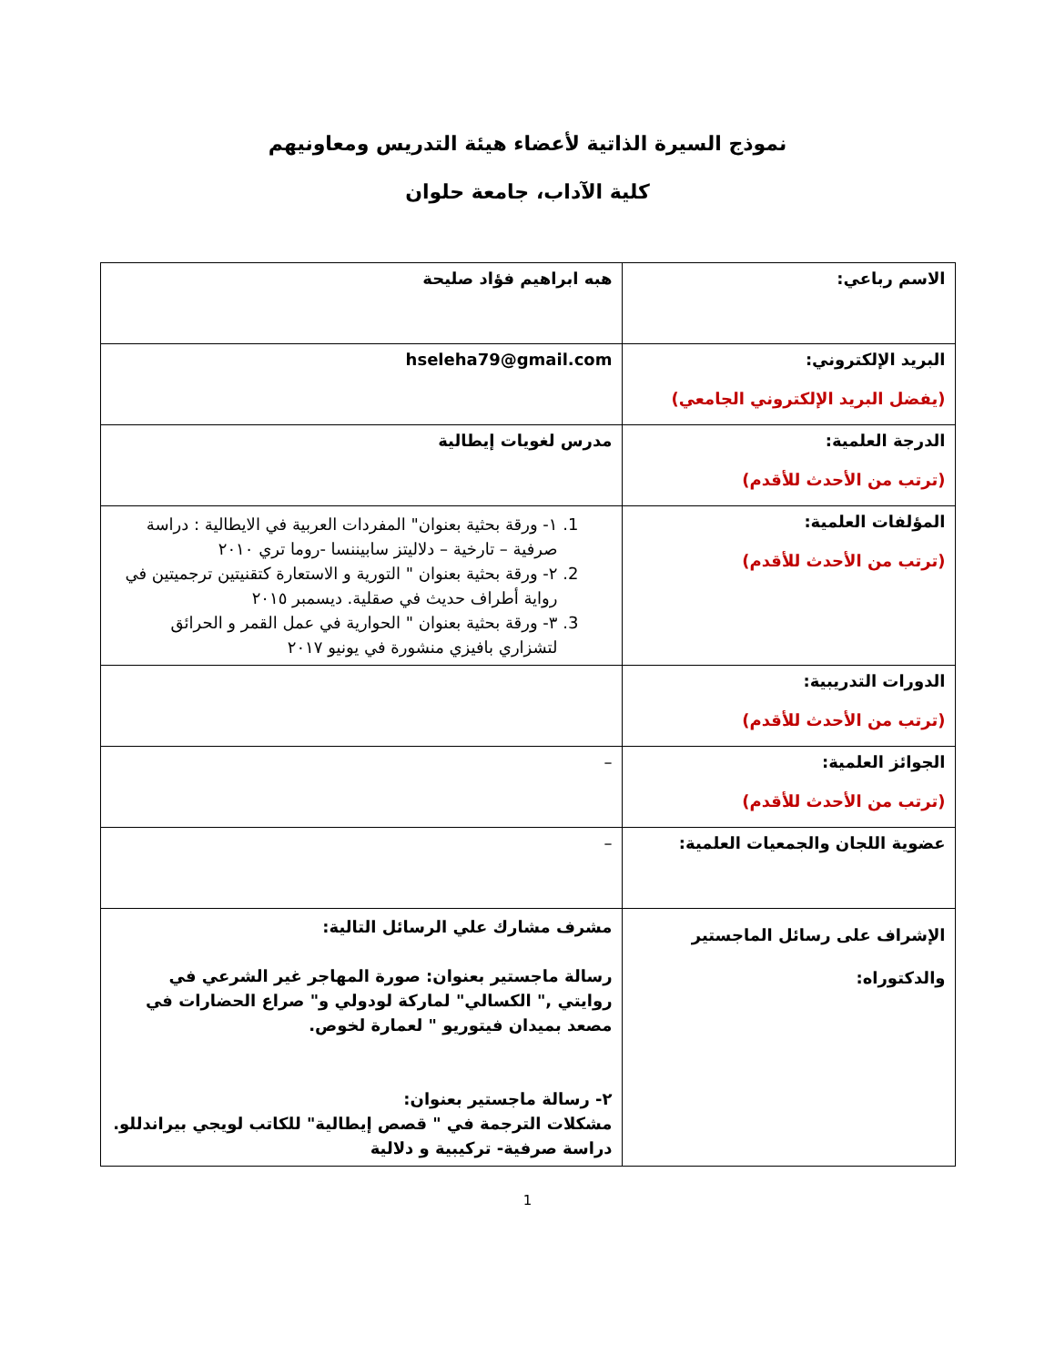نموذج السيرة الذاتية لأعضاء هيئة التدريس ومعاونيهم
كلية الآداب، جامعة حلوان
| الاسم رباعي: | هبه ابراهيم فؤاد صليحة |
| البريد الإلكتروني: (يفضل البريد الإلكتروني الجامعي) | hseleha79@gmail.com |
| الدرجة العلمية: (ترتب من الأحدث للأقدم) | مدرس لغويات إيطالية |
| المؤلفات العلمية: (ترتب من الأحدث للأقدم) | 1. ١- ورقة بحثية بعنوان" المفردات العربية في الايطالية : دراسة صرفية – تارخية – دلاليتز سابيننسا -روما تري ٢٠١٠ 2. ٢- ورقة بحثية بعنوان " التورية و الاستعارة كتقنيتين ترجميتين في رواية أطراف حديث في صقلية. ديسمبر ٢٠١٥ 3. ٣- ورقة بحثية بعنوان " الحوارية في عمل القمر و الحرائق لتشزاري بافيزي منشورة في يونيو ٢٠١٧ |
| الدورات التدريبية: (ترتب من الأحدث للأقدم) | |
| الجوائز العلمية: (ترتب من الأحدث للأقدم) | – |
| عضوية اللجان والجمعيات العلمية: | – |
| الإشراف على رسائل الماجستير والدكتوراه: | مشرف مشارك علي الرسائل التالية: رسالة ماجستير بعنوان: صورة المهاجر غير الشرعي في روايتي ," الكسالي" لماركة لودولي و" صراع الحضارات في مصعد بميدان فيتوريو " لعمارة لخوص. ٢- رسالة ماجستير بعنوان: مشكلات الترجمة في " قصص إيطالية" للكاتب لويجي بيراندللو. دراسة صرفية- تركيبية و دلالية |
1